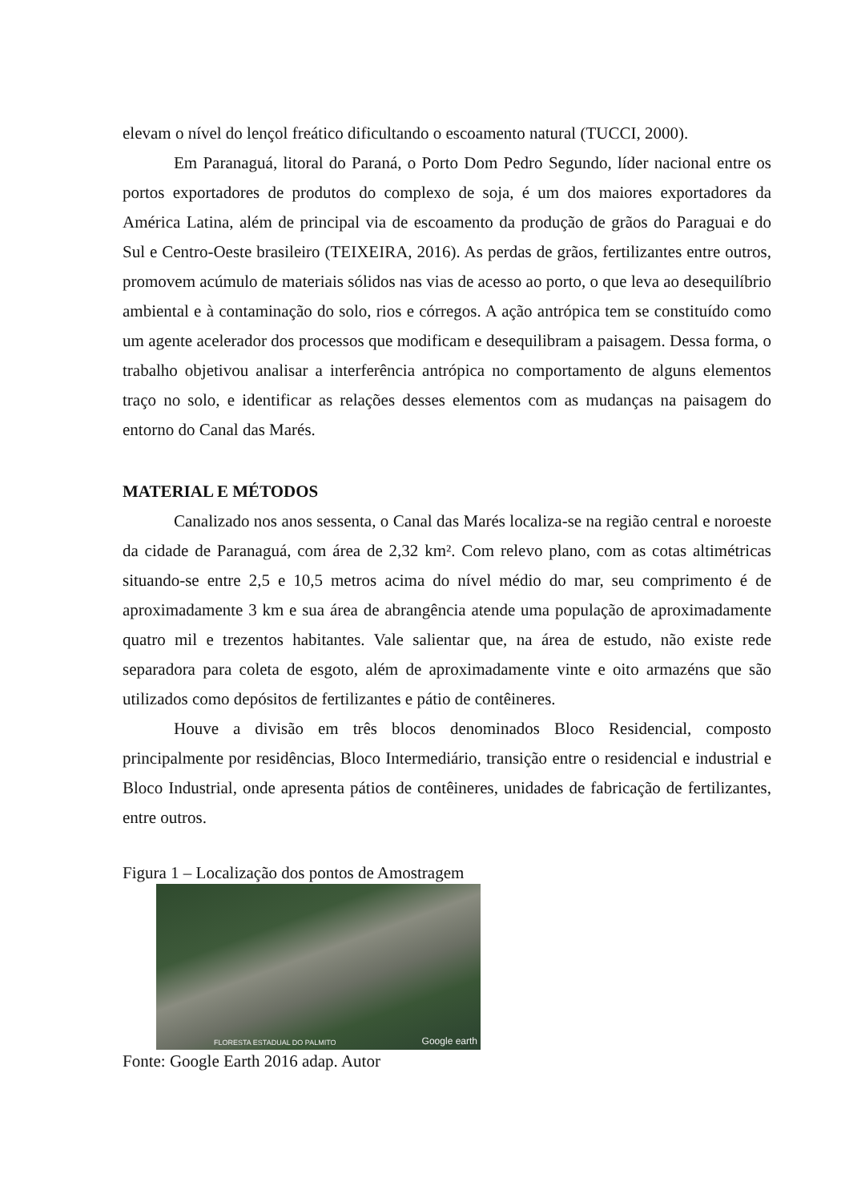elevam o nível do lençol freático dificultando o escoamento natural (TUCCI, 2000).
Em Paranaguá, litoral do Paraná, o Porto Dom Pedro Segundo, líder nacional entre os portos exportadores de produtos do complexo de soja, é um dos maiores exportadores da América Latina, além de principal via de escoamento da produção de grãos do Paraguai e do Sul e Centro-Oeste brasileiro (TEIXEIRA, 2016). As perdas de grãos, fertilizantes entre outros, promovem acúmulo de materiais sólidos nas vias de acesso ao porto, o que leva ao desequilíbrio ambiental e à contaminação do solo, rios e córregos. A ação antrópica tem se constituído como um agente acelerador dos processos que modificam e desequilibram a paisagem. Dessa forma, o trabalho objetivou analisar a interferência antrópica no comportamento de alguns elementos traço no solo, e identificar as relações desses elementos com as mudanças na paisagem do entorno do Canal das Marés.
MATERIAL E MÉTODOS
Canalizado nos anos sessenta, o Canal das Marés localiza-se na região central e noroeste da cidade de Paranaguá, com área de 2,32 km². Com relevo plano, com as cotas altimétricas situando-se entre 2,5 e 10,5 metros acima do nível médio do mar, seu comprimento é de aproximadamente 3 km e sua área de abrangência atende uma população de aproximadamente quatro mil e trezentos habitantes. Vale salientar que, na área de estudo, não existe rede separadora para coleta de esgoto, além de aproximadamente vinte e oito armazéns que são utilizados como depósitos de fertilizantes e pátio de contêineres.
Houve a divisão em três blocos denominados Bloco Residencial, composto principalmente por residências, Bloco Intermediário, transição entre o residencial e industrial e Bloco Industrial, onde apresenta pátios de contêineres, unidades de fabricação de fertilizantes, entre outros.
Figura 1 – Localização dos pontos de Amostragem
FLORESTA ESTADUAL DO PALMITO Google earth
Fonte: Google Earth 2016 adap. Autor